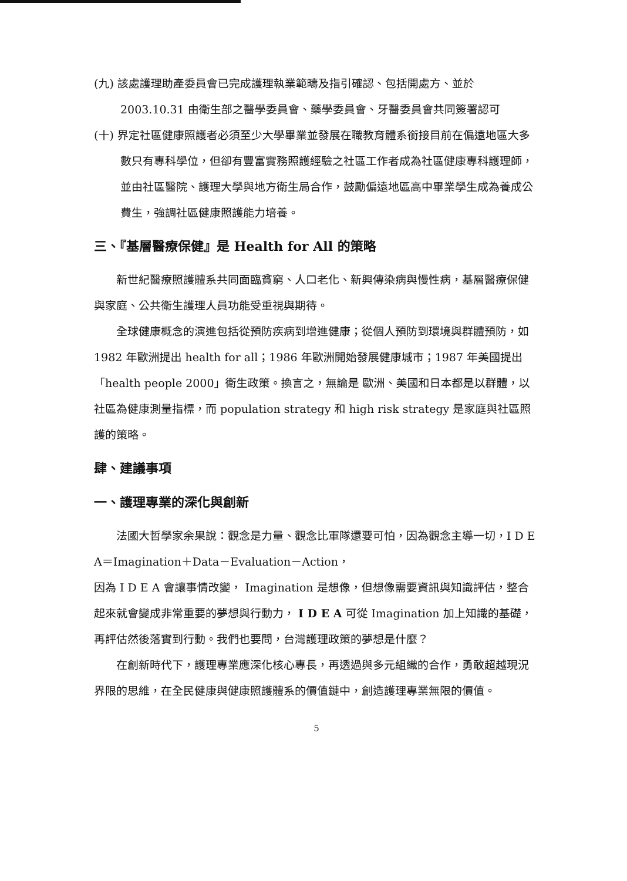(九) 該處護理助產委員會已完成護理執業範疇及指引確認、包括開處方、並於 2003.10.31 由衛生部之醫學委員會、藥學委員會、牙醫委員會共同簽署認可
(十) 界定社區健康照護者必須至少大學畢業並發展在職教育體系銜接目前在偏遠地區大多數只有專科學位，但卻有豐富實務照護經驗之社區工作者成為社區健康專科護理師，並由社區醫院、護理大學與地方衛生局合作，鼓勵偏遠地區高中畢業學生成為養成公費生，強調社區健康照護能力培養。
三、『基層醫療保健』是 Health for All 的策略
新世紀醫療照護體系共同面臨貧窮、人口老化、新興傳染病與慢性病，基層醫療保健與家庭、公共衛生護理人員功能受重視與期待。
全球健康概念的演進包括從預防疾病到增進健康；從個人預防到環境與群體預防，如 1982 年歐洲提出 health for all；1986 年歐洲開始發展健康城市；1987 年美國提出「health people 2000」衛生政策。換言之，無論是 歐洲、美國和日本都是以群體，以社區為健康測量指標，而 population strategy 和 high risk strategy 是家庭與社區照護的策略。
肆、建議事項
一、護理專業的深化與創新
法國大哲學家余果說：觀念是力量、觀念比軍隊還要可怕，因為觀念主導一切，I D E A＝Imagination＋Data－Evaluation－Action，
因為 I D E A 會讓事情改變， Imagination 是想像，但想像需要資訊與知識評估，整合起來就會變成非常重要的夢想與行動力， I D E A 可從 Imagination 加上知識的基礎，再評估然後落實到行動。我們也要問，台灣護理政策的夢想是什麼？
在創新時代下，護理專業應深化核心專長，再透過與多元組織的合作，勇敢超越現況界限的思維，在全民健康與健康照護體系的價值鏈中，創造護理專業無限的價值。
5